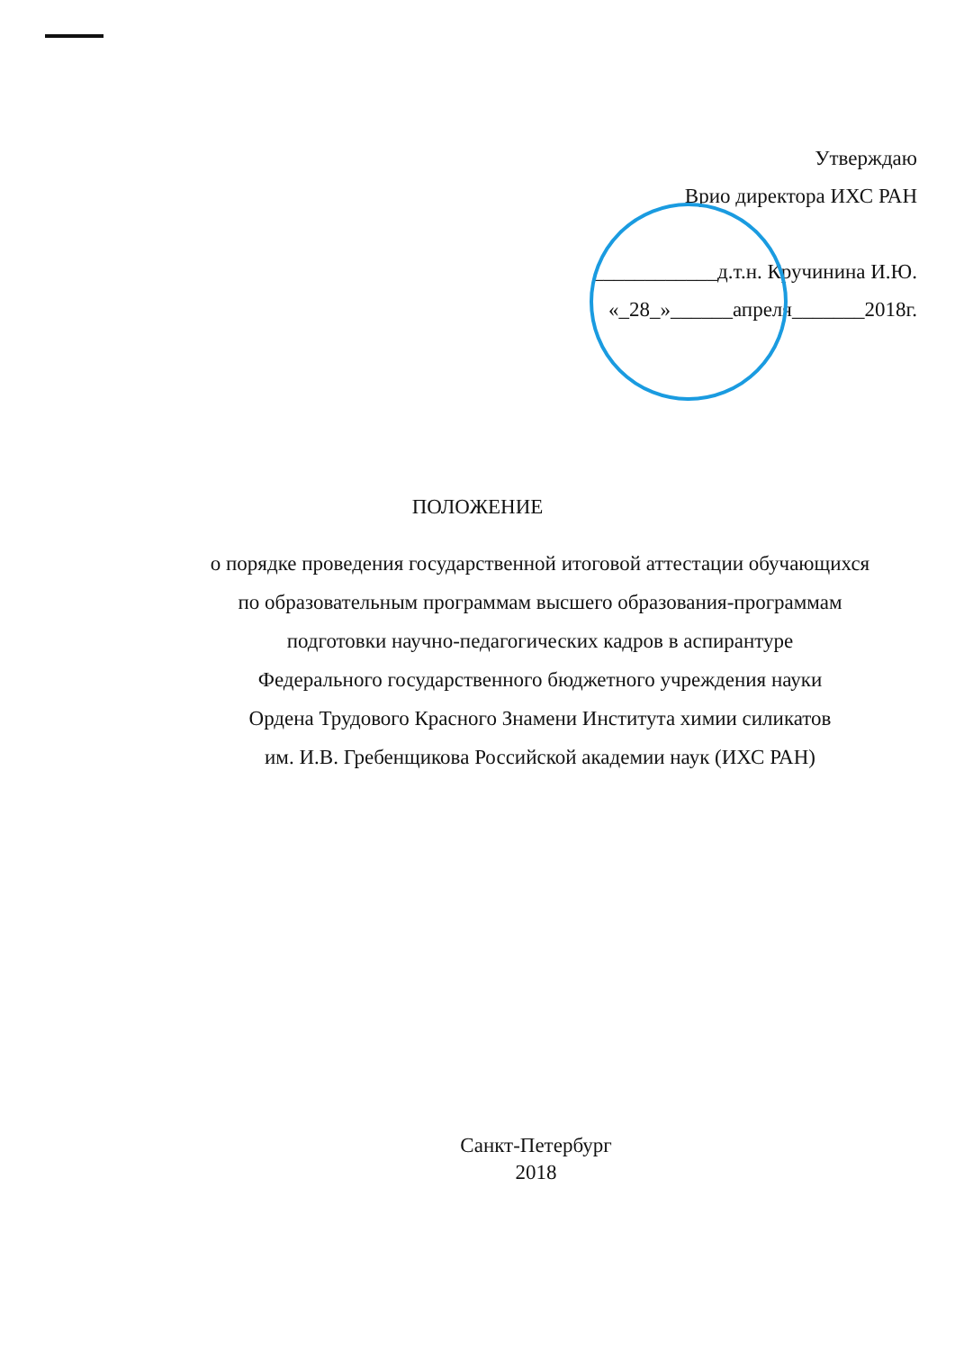Утверждаю
Врио директора ИХС РАН
____________д.т.н. Кручинина И.Ю.
«_28_»______апреля_______2018г.
ПОЛОЖЕНИЕ
о порядке проведения государственной итоговой аттестации обучающихся
по образовательным программам высшего образования-программам
подготовки научно-педагогических кадров в аспирантуре
Федерального государственного бюджетного учреждения науки
Ордена Трудового Красного Знамени Института химии силикатов
им. И.В. Гребенщикова Российской академии наук (ИХС РАН)
Санкт-Петербург
2018